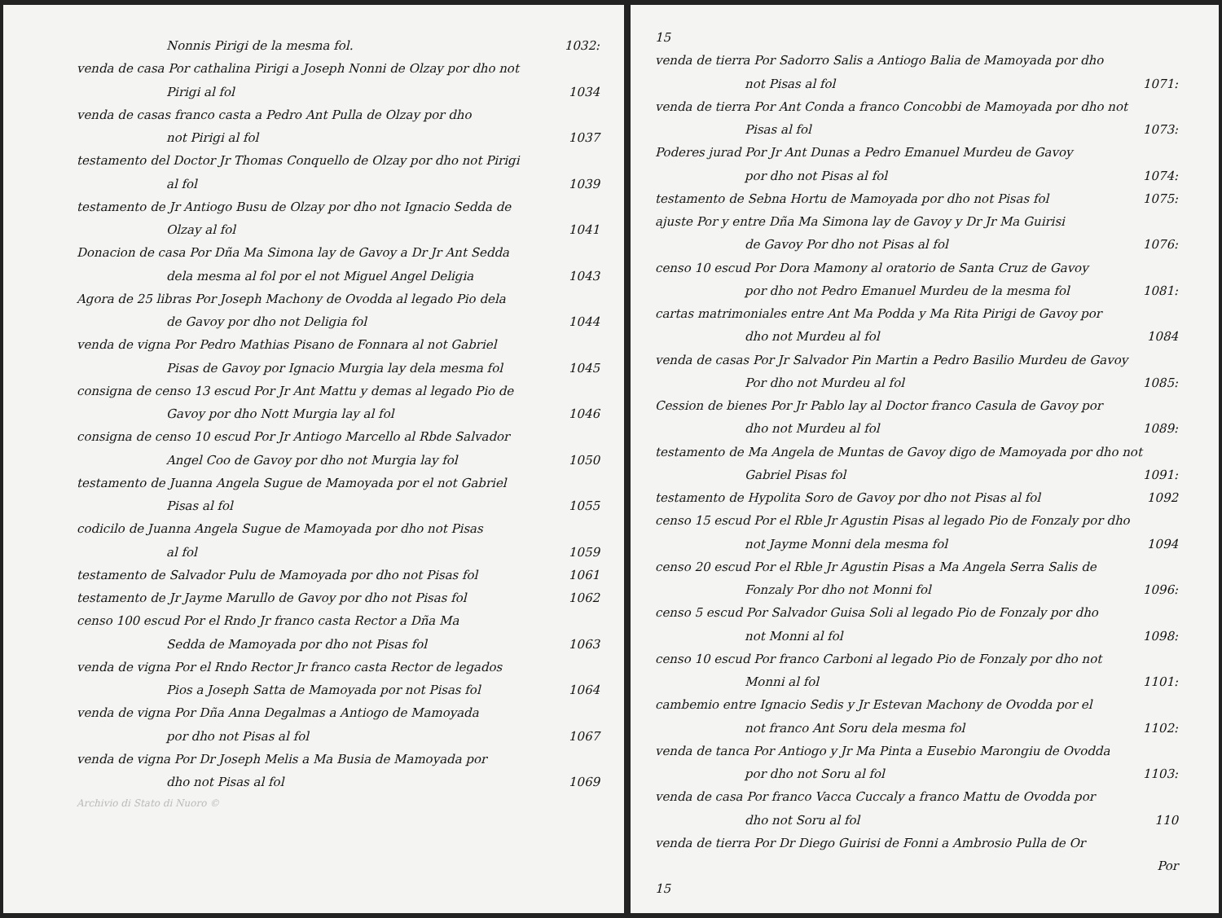Nonnis Pirigi de la mesma fol. 1032:
venda de casa Por cathalina Pirigi a Joseph Nonni de Olzay por dho not
Pirigi al fol 1034
venda de casas franco casta a Pedro Ant Pulla de Olzay por dho
not Pirigi al fol 1037
testamento del Doctor Jr Thomas Conquello de Olzay por dho not Pirigi
al fol 1039
testamento de Jr Antiogo Busu de Olzay por dho not Ignacio Sedda de
Olzay al fol 1041
Donacion de casa Por Dña Ma Simona lay de Gavoy a Dr Jr Ant Sedda
dela mesma al fol por el not Miguel Angel Deligia 1043
Agora de 25 libras Por Joseph Machony de Ovodda al legado Pio dela
de Gavoy por dho not Deligia fol 1044
venda de vigna Por Pedro Mathias Pisano de Fonnara al not Gabriel
Pisas de Gavoy por Ignacio Murgia lay dela mesma fol 1045
consigna de censo 13 escud Por Jr Ant Mattu y demas al legado Pio de
Gavoy por dho Nott Murgia lay al fol 1046
consigna de censo 10 escud Por Jr Antiogo Marcello al Rbde Salvador
Angel Coo de Gavoy por dho not Murgia lay fol 1050
testamento de Juanna Angela Sugue de Mamoyada por el not Gabriel
Pisas al fol 1055
codicilo de Juanna Angela Sugue de Mamoyada por dho not Pisas
al fol 1059
testamento de Salvador Pulu de Mamoyada por dho not Pisas fol 1061
testamento de Jr Jayme Marullo de Gavoy por dho not Pisas fol 1062
censo 100 escud Por el Rndo Jr franco casta Rector a Dña Ma
Sedda de Mamoyada por dho not Pisas fol 1063
venda de vigna Por el Rndo Rector Jr franco casta Rector de legados
Pios a Joseph Satta de Mamoyada por not Pisas fol 1064
venda de vigna Por Dña Anna Degalmas a Antiogo de Mamoyada
por dho not Pisas al fol 1067
venda de vigna Por Dr Joseph Melis a Ma Busia de Mamoyada por
dho not Pisas al fol 1069
Archivio di Stato di Nuoro ©
15
venda de tierra Por Sadorro Salis a Antiogo Balia de Mamoyada por dho
not Pisas al fol 1071:
venda de tierra Por Ant Conda a franco Concobbi de Mamoyada por dho not
Pisas al fol 1073:
Poderes jurad Por Jr Ant Dunas a Pedro Emanuel Murdeu de Gavoy
por dho not Pisas al fol 1074:
testamento de Sebna Hortu de Mamoyada por dho not Pisas fol 1075:
ajuste Por y entre Dña Ma Simona lay de Gavoy y Dr Jr Ma Guirisi
de Gavoy Por dho not Pisas al fol 1076:
censo 10 escud Por Dora Mamony al oratorio de Santa Cruz de Gavoy
por dho not Pedro Emanuel Murdeu de la mesma fol 1081:
cartas matrimoniales entre Ant Ma Podda y Ma Rita Pirigi de Gavoy por
dho not Murdeu al fol 1084
venda de casas Por Jr Salvador Pin Martin a Pedro Basilio Murdeu de Gavoy
Por dho not Murdeu al fol 1085:
Cession de bienes Por Jr Pablo lay al Doctor franco Casula de Gavoy por
dho not Murdeu al fol 1089:
testamento de Ma Angela de Muntas de Gavoy digo de Mamoyada por dho not
Gabriel Pisas fol 1091:
testamento de Hypolita Soro de Gavoy por dho not Pisas al fol 1092
censo 15 escud Por el Rble Jr Agustin Pisas al legado Pio de Fonzaly por dho
not Jayme Monni dela mesma fol 1094
censo 20 escud Por el Rble Jr Agustin Pisas a Ma Angela Serra Salis de
Fonzaly Por dho not Monni fol 1096:
censo 5 escud Por Salvador Guisa Soli al legado Pio de Fonzaly por dho
not Monni al fol 1098:
censo 10 escud Por franco Carboni al legado Pio de Fonzaly por dho not
Monni al fol 1101:
cambemio entre Ignacio Sedis y Jr Estevan Machony de Ovodda por el
not franco Ant Soru dela mesma fol 1102:
venda de tanca Por Antiogo y Jr Ma Pinta a Eusebio Marongiu de Ovodda
por dho not Soru al fol 1103:
venda de casa Por franco Vacca Cuccaly a franco Mattu de Ovodda por
dho not Soru al fol 110
venda de tierra Por Dr Diego Guirisi de Fonni a Ambrosio Pulla de Or
Por
15